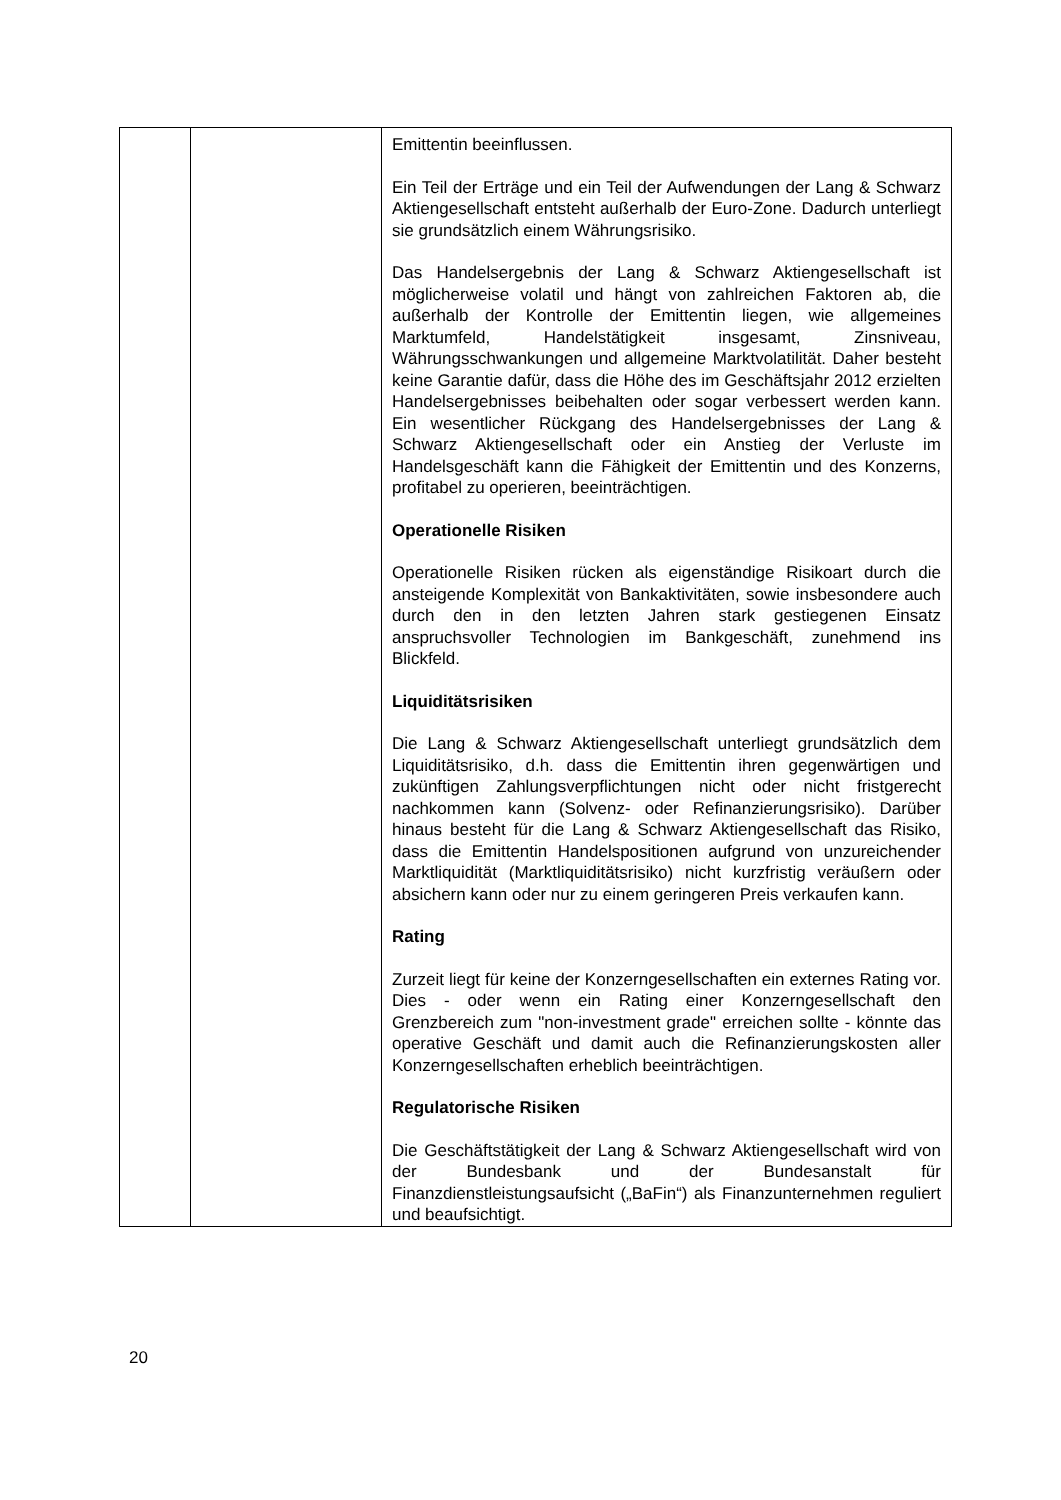| | | Emittentin beeinflussen. Ein Teil der Erträge und ein Teil der Aufwendungen der Lang & Schwarz Aktiengesellschaft entsteht außerhalb der Euro-Zone. Dadurch unterliegt sie grundsätzlich einem Währungsrisiko. Das Handelsergebnis der Lang & Schwarz Aktiengesellschaft ist möglicherweise volatil und hängt von zahlreichen Faktoren ab, die außerhalb der Kontrolle der Emittentin liegen, wie allgemeines Marktumfeld, Handelstätigkeit insgesamt, Zinsniveau, Währungsschwankungen und allgemeine Marktvolatilität. Daher besteht keine Garantie dafür, dass die Höhe des im Geschäftsjahr 2012 erzielten Handelsergebnisses beibehalten oder sogar verbessert werden kann. Ein wesentlicher Rückgang des Handelsergebnisses der Lang & Schwarz Aktiengesellschaft oder ein Anstieg der Verluste im Handelsgeschäft kann die Fähigkeit der Emittentin und des Konzerns, profitabel zu operieren, beeinträchtigen. Operationelle Risiken Operationelle Risiken rücken als eigenständige Risikoart durch die ansteigende Komplexität von Bankaktivitäten, sowie insbesondere auch durch den in den letzten Jahren stark gestiegenen Einsatz anspruchsvoller Technologien im Bankgeschäft, zunehmend ins Blickfeld. Liquiditätsrisiken Die Lang & Schwarz Aktiengesellschaft unterliegt grundsätzlich dem Liquiditätsrisiko, d.h. dass die Emittentin ihren gegenwärtigen und zukünftigen Zahlungsverpflichtungen nicht oder nicht fristgerecht nachkommen kann (Solvenz- oder Refinanzierungsrisiko). Darüber hinaus besteht für die Lang & Schwarz Aktiengesellschaft das Risiko, dass die Emittentin Handelspositionen aufgrund von unzureichender Marktliquidität (Marktliquiditätsrisiko) nicht kurzfristig veräußern oder absichern kann oder nur zu einem geringeren Preis verkaufen kann. Rating Zurzeit liegt für keine der Konzerngesellschaften ein externes Rating vor. Dies - oder wenn ein Rating einer Konzerngesellschaft den Grenzbereich zum "non-investment grade" erreichen sollte - könnte das operative Geschäft und damit auch die Refinanzierungskosten aller Konzerngesellschaften erheblich beeinträchtigen. Regulatorische Risiken Die Geschäftstätigkeit der Lang & Schwarz Aktiengesellschaft wird von der Bundesbank und der Bundesanstalt für Finanzdienstleistungsaufsicht („BaFin“) als Finanzunternehmen reguliert und beaufsichtigt. |
20